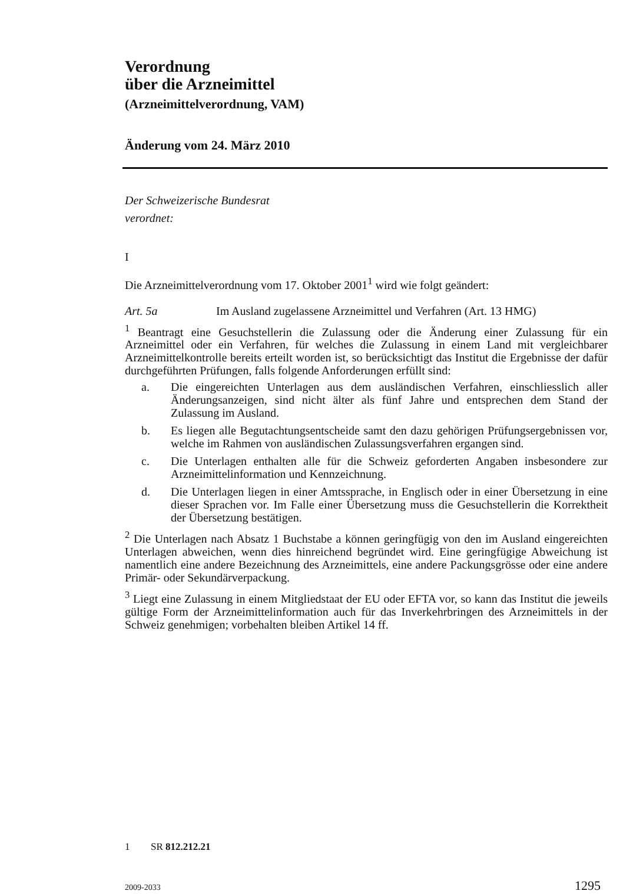Verordnung
über die Arzneimittel
(Arzneimittelverordnung, VAM)
Änderung vom 24. März 2010
Der Schweizerische Bundesrat
verordnet:
I
Die Arzneimittelverordnung vom 17. Oktober 2001<sup>1</sup> wird wie folgt geändert:
Art. 5a Im Ausland zugelassene Arzneimittel und Verfahren (Art. 13 HMG)
<sup>1</sup> Beantragt eine Gesuchstellerin die Zulassung oder die Änderung einer Zulassung für ein Arzneimittel oder ein Verfahren, für welches die Zulassung in einem Land mit vergleichbarer Arzneimittelkontrolle bereits erteilt worden ist, so berücksichtigt das Institut die Ergebnisse der dafür durchgeführten Prüfungen, falls folgende Anforderungen erfüllt sind:
a. Die eingereichten Unterlagen aus dem ausländischen Verfahren, einschliesslich aller Änderungsanzeigen, sind nicht älter als fünf Jahre und entsprechen dem Stand der Zulassung im Ausland.
b. Es liegen alle Begutachtungsentscheide samt den dazu gehörigen Prüfungsergebnissen vor, welche im Rahmen von ausländischen Zulassungsverfahren ergangen sind.
c. Die Unterlagen enthalten alle für die Schweiz geforderten Angaben insbesondere zur Arzneimittelinformation und Kennzeichnung.
d. Die Unterlagen liegen in einer Amtssprache, in Englisch oder in einer Übersetzung in eine dieser Sprachen vor. Im Falle einer Übersetzung muss die Gesuchstellerin die Korrektheit der Übersetzung bestätigen.
<sup>2</sup> Die Unterlagen nach Absatz 1 Buchstabe a können geringfügig von den im Ausland eingereichten Unterlagen abweichen, wenn dies hinreichend begründet wird. Eine geringfügige Abweichung ist namentlich eine andere Bezeichnung des Arzneimittels, eine andere Packungsgrösse oder eine andere Primär- oder Sekundärverpackung.
<sup>3</sup> Liegt eine Zulassung in einem Mitgliedstaat der EU oder EFTA vor, so kann das Institut die jeweils gültige Form der Arzneimittelinformation auch für das Inverkehrbringen des Arzneimittels in der Schweiz genehmigen; vorbehalten bleiben Artikel 14 ff.
1 SR 812.212.21
2009-2033 1295